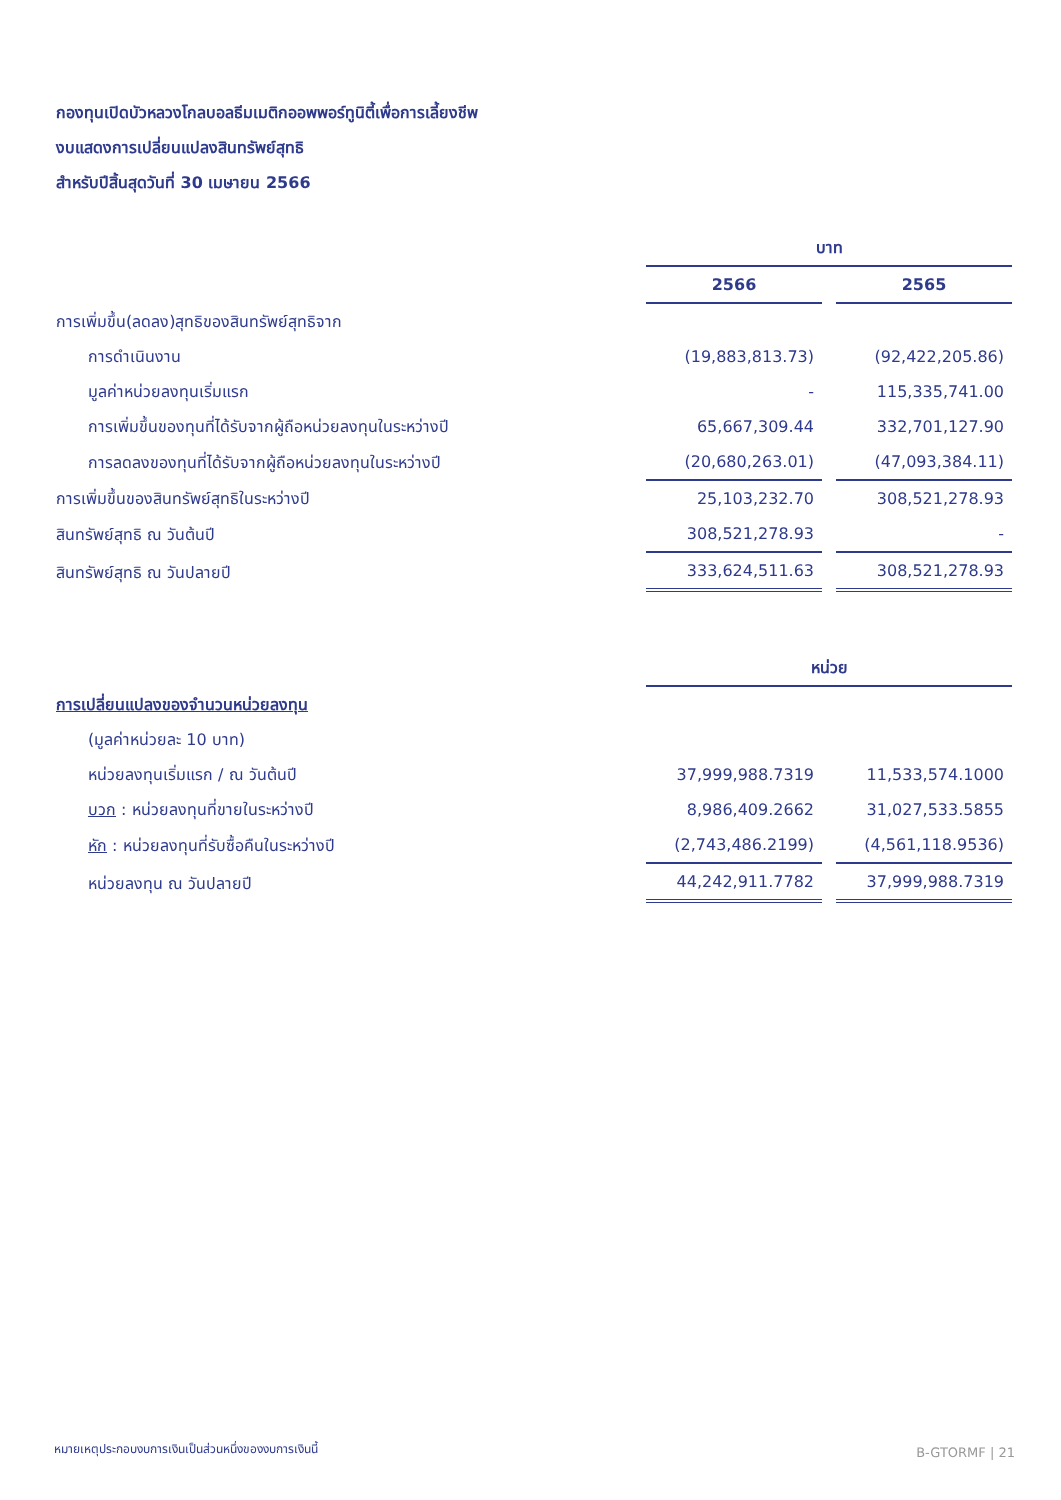กองทุนเปิดบัวหลวงโกลบอลธีมเมติกออพพอร์ทูนิตี้เพื่อการเลี้ยงชีพ
งบแสดงการเปลี่ยนแปลงสินทรัพย์สุทธิ
สำหรับปีสิ้นสุดวันที่ 30 เมษายน 2566
| | บาท | | |
| | 2566 | | 2565 |
| การเพิ่มขึ้น(ลดลง)สุทธิของสินทรัพย์สุทธิจาก | | | |
| การดำเนินงาน | (19,883,813.73) | | (92,422,205.86) |
| มูลค่าหน่วยลงทุนเริ่มแรก | - | | 115,335,741.00 |
| การเพิ่มขึ้นของทุนที่ได้รับจากผู้ถือหน่วยลงทุนในระหว่างปี | 65,667,309.44 | | 332,701,127.90 |
| การลดลงของทุนที่ได้รับจากผู้ถือหน่วยลงทุนในระหว่างปี | (20,680,263.01) | | (47,093,384.11) |
| การเพิ่มขึ้นของสินทรัพย์สุทธิในระหว่างปี | 25,103,232.70 | | 308,521,278.93 |
| สินทรัพย์สุทธิ ณ วันต้นปี | 308,521,278.93 | | - |
| สินทรัพย์สุทธิ ณ วันปลายปี | 333,624,511.63 | | 308,521,278.93 |
| | หน่วย | | |
| การเปลี่ยนแปลงของจำนวนหน่วยลงทุน | | | |
| (มูลค่าหน่วยละ 10 บาท) | | | |
| หน่วยลงทุนเริ่มแรก / ณ วันต้นปี | 37,999,988.7319 | | 11,533,574.1000 |
| บวก : หน่วยลงทุนที่ขายในระหว่างปี | 8,986,409.2662 | | 31,027,533.5855 |
| หัก : หน่วยลงทุนที่รับซื้อคืนในระหว่างปี | (2,743,486.2199) | | (4,561,118.9536) |
| หน่วยลงทุน ณ วันปลายปี | 44,242,911.7782 | | 37,999,988.7319 |
หมายเหตุประกอบงบการเงินเป็นส่วนหนึ่งของงบการเงินนี้
B-GTORMF | 21